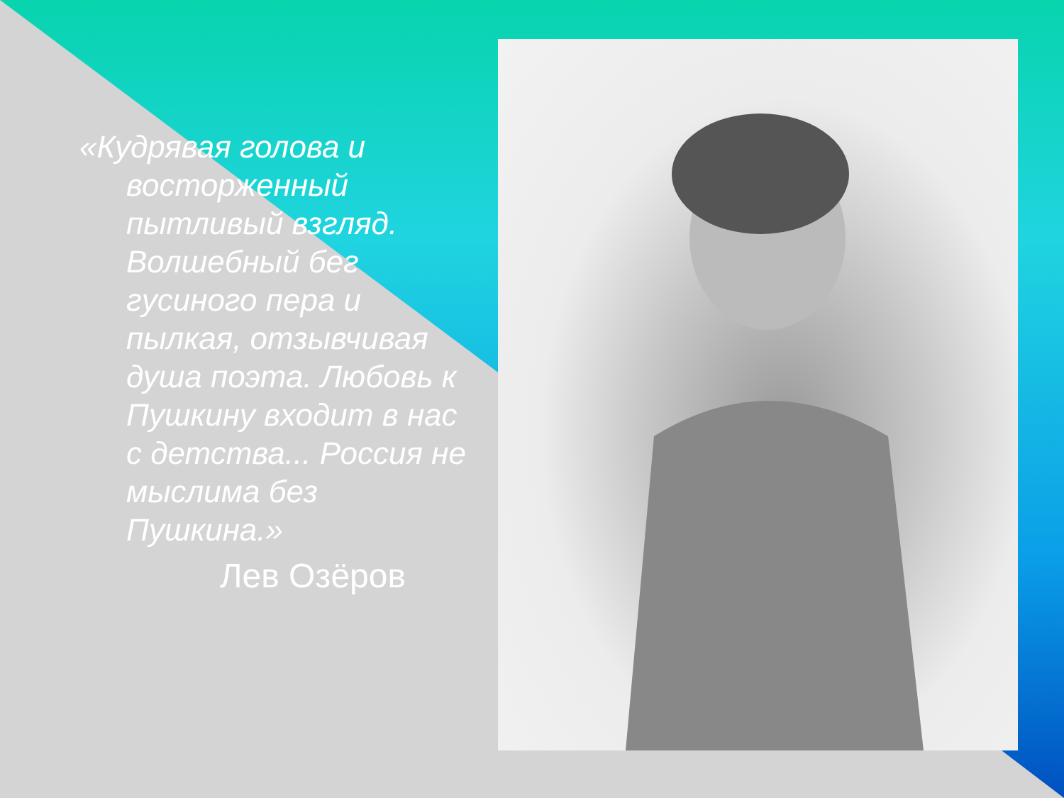«Кудрявая голова и восторженный пытливый взгляд. Волшебный бег гусиного пера и пылкая, отзывчивая душа поэта. Любовь к Пушкину входит в нас с детства... Россия не мыслима без Пушкина.»
Лев Озёров